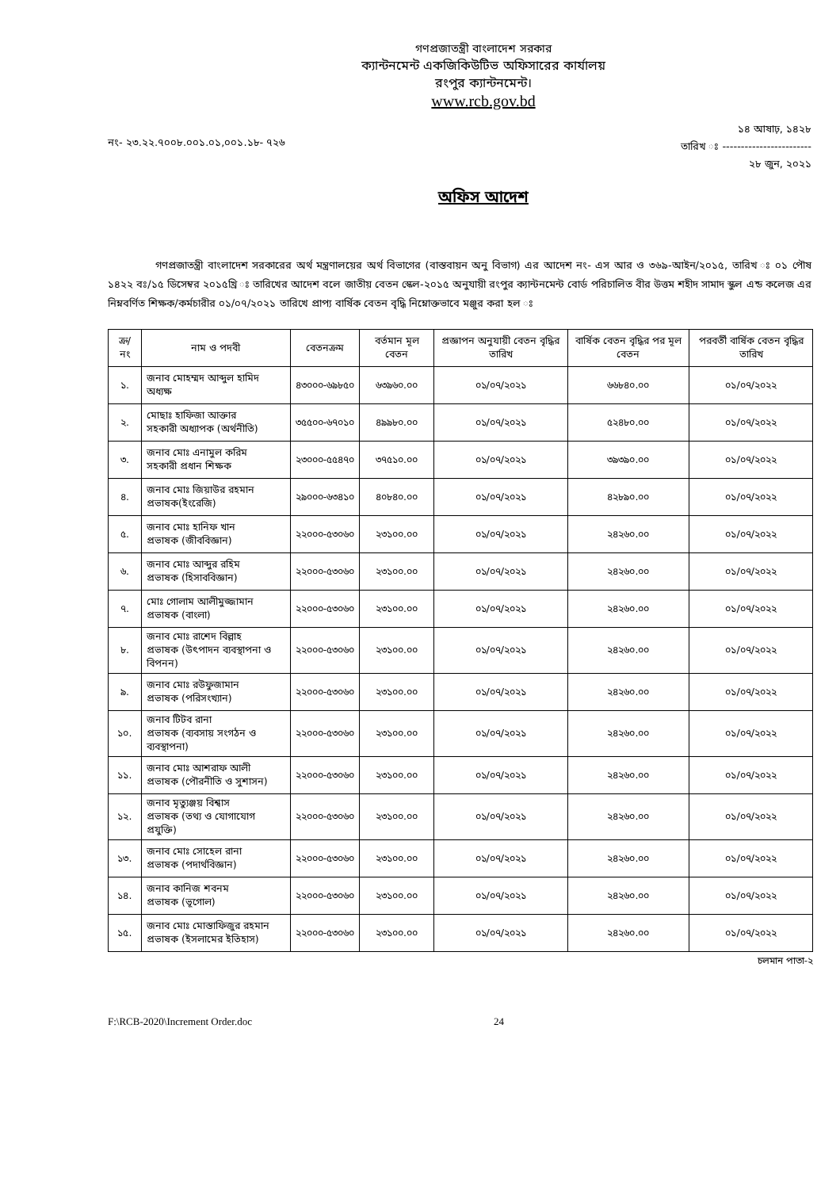গণপ্রজাতন্ত্রী বাংলাদেশ সরকার
ক্যান্টনমেন্ট একজিকিউটিভ অফিসারের কার্যালয়
রংপুর ক্যান্টনমেন্ট।
www.rcb.gov.bd
নং- ২৩.২২.৭০০৮.০০১.০১,০০১.১৮- ৭২৬
১৪ আষাঢ়, ১৪২৮
তারিখ ঃ ------------------------
২৮ জুন, ২০২১
অফিস আদেশ
গণপ্রজাতন্ত্রী বাংলাদেশ সরকারের অর্থ মন্ত্রণালয়ের অর্থ বিভাগের (বাস্তবায়ন অনু বিভাগ) এর আদেশ নং- এস আর ও ৩৬৯-আইন/২০১৫, তারিখ ঃ ০১ পৌষ ১৪২২ বঃ/১৫ ডিসেম্বর ২০১৫খ্রি ঃ তারিখের আদেশ বলে জাতীয় বেতন স্কেল-২০১৫ অনুযায়ী রংপুর ক্যান্টনমেন্ট বোর্ড পরিচালিত বীর উত্তম শহীদ সামাদ স্কুল এন্ড কলেজ এর নিম্নবর্ণিত শিক্ষক/কর্মচারীর ০১/০৭/২০২১ তারিখে প্রাপ্য বার্ষিক বেতন বৃদ্ধি নিম্নোক্তভাবে মঞ্জুর করা হল ঃ
| ক্র/ নং | নাম ও পদবী | বেতনক্রম | বর্তমান মূল বেতন | প্রজ্ঞাপন অনুযায়ী বেতন বৃদ্ধির তারিখ | বার্ষিক বেতন বৃদ্ধির পর মূল বেতন | পরবর্তী বার্ষিক বেতন বৃদ্ধির তারিখ |
| --- | --- | --- | --- | --- | --- | --- |
| ১. | জনাব মোহম্মদ আব্দুল হামিদ অধ্যক্ষ | ৪৩০০০-৬৯৮৫০ | ৬৩৯৬০.০০ | ০১/০৭/২০২১ | ৬৬৮৪০.০০ | ০১/০৭/২০২২ |
| ২. | মোছাঃ হাফিজা আক্তার সহকারী অধ্যাপক (অর্থনীতি) | ৩৫৫০০-৬৭০১০ | ৪৯৯৮০.০০ | ০১/০৭/২০২১ | ৫২৪৮০.০০ | ০১/০৭/২০২২ |
| ৩. | জনাব মোঃ এনামুল করিম সহকারী প্রধান শিক্ষক | ২৩০০০-৫৫৪৭০ | ৩৭৫১০.০০ | ০১/০৭/২০২১ | ৩৯৩৯০.০০ | ০১/০৭/২০২২ |
| ৪. | জনাব মোঃ জিয়াউর রহমান প্রভাষক(ইংরেজি) | ২৯০০০-৬৩৪১০ | ৪০৮৪০.০০ | ০১/০৭/২০২১ | ৪২৮৯০.০০ | ০১/০৭/২০২২ |
| ৫. | জনাব মোঃ হানিফ খান প্রভাষক (জীববিজ্ঞান) | ২২০০০-৫৩০৬০ | ২৩১০০.০০ | ০১/০৭/২০২১ | ২৪২৬০.০০ | ০১/০৭/২০২২ |
| ৬. | জনাব মোঃ আব্দুর রহিম প্রভাষক (হিসাববিজ্ঞান) | ২২০০০-৫৩০৬০ | ২৩১০০.০০ | ০১/০৭/২০২১ | ২৪২৬০.০০ | ০১/০৭/২০২২ |
| ৭. | মোঃ গোলাম আলীমুজ্জামান প্রভাষক (বাংলা) | ২২০০০-৫৩০৬০ | ২৩১০০.০০ | ০১/০৭/২০২১ | ২৪২৬০.০০ | ০১/০৭/২০২২ |
| ৮. | জনাব মোঃ রাশেদ বিল্লাহ প্রভাষক (উৎপাদন ব্যবস্থাপনা ও বিপনন) | ২২০০০-৫৩০৬০ | ২৩১০০.০০ | ০১/০৭/২০২১ | ২৪২৬০.০০ | ০১/০৭/২০২২ |
| ৯. | জনাব মোঃ রউফুজামান প্রভাষক (পরিসংখ্যান) | ২২০০০-৫৩০৬০ | ২৩১০০.০০ | ০১/০৭/২০২১ | ২৪২৬০.০০ | ০১/০৭/২০২২ |
| ১০. | জনাব টিটব রানা প্রভাষক (ব্যবসায় সংগঠন ও ব্যবস্থাপনা) | ২২০০০-৫৩০৬০ | ২৩১০০.০০ | ০১/০৭/২০২১ | ২৪২৬০.০০ | ০১/০৭/২০২২ |
| ১১. | জনাব মোঃ আশরাফ আলী প্রভাষক (পৌরনীতি ও সুশাসন) | ২২০০০-৫৩০৬০ | ২৩১০০.০০ | ০১/০৭/২০২১ | ২৪২৬০.০০ | ০১/০৭/২০২২ |
| ১২. | জনাব মৃত্যুঞ্জয় বিশ্বাস প্রভাষক (তথ্য ও যোগাযোগ প্রযুক্তি) | ২২০০০-৫৩০৬০ | ২৩১০০.০০ | ০১/০৭/২০২১ | ২৪২৬০.০০ | ০১/০৭/২০২২ |
| ১৩. | জনাব মোঃ সোহেল রানা প্রভাষক (পদার্থবিজ্ঞান) | ২২০০০-৫৩০৬০ | ২৩১০০.০০ | ০১/০৭/২০২১ | ২৪২৬০.০০ | ০১/০৭/২০২২ |
| ১৪. | জনাব কানিজ শবনম প্রভাষক (ভূগোল) | ২২০০০-৫৩০৬০ | ২৩১০০.০০ | ০১/০৭/২০২১ | ২৪২৬০.০০ | ০১/০৭/২০২২ |
| ১৫. | জনাব মোঃ মোস্তাফিজুর রহমান প্রভাষক (ইসলামের ইতিহাস) | ২২০০০-৫৩০৬০ | ২৩১০০.০০ | ০১/০৭/২০২১ | ২৪২৬০.০০ | ০১/০৭/২০২২ |
চলমান পাতা-২
F:\RCB-2020\Increment Order.doc 24